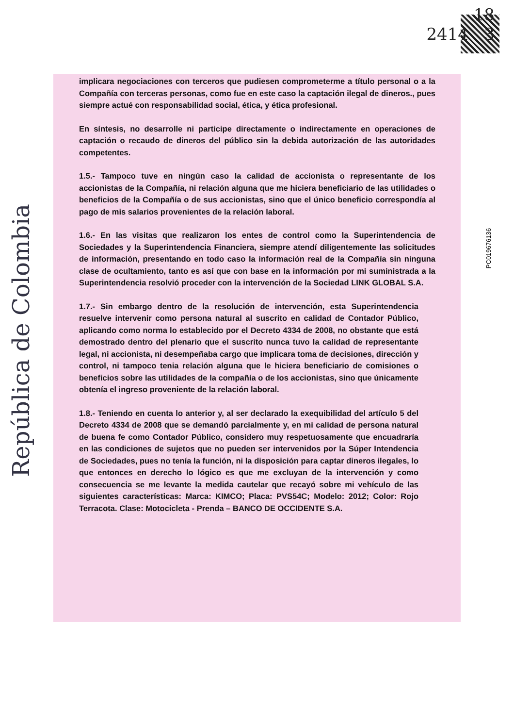República de Colombia
18
2414 3
PC019676136
implicara negociaciones con terceros que pudiesen comprometerme a título personal o a la Compañía con terceras personas, como fue en este caso la captación ilegal de dineros., pues siempre actué con responsabilidad social, ética, y ética profesional.
En síntesis, no desarrolle ni participe directamente o indirectamente en operaciones de captación o recaudo de dineros del público sin la debida autorización de las autoridades competentes.
1.5.- Tampoco tuve en ningún caso la calidad de accionista o representante de los accionistas de la Compañía, ni relación alguna que me hiciera beneficiario de las utilidades o beneficios de la Compañía o de sus accionistas, sino que el único beneficio correspondía al pago de mis salarios provenientes de la relación laboral.
1.6.- En las visitas que realizaron los entes de control como la Superintendencia de Sociedades y la Superintendencia Financiera, siempre atendí diligentemente las solicitudes de información, presentando en todo caso la información real de la Compañía sin ninguna clase de ocultamiento, tanto es así que con base en la información por mi suministrada a la Superintendencia resolvió proceder con la intervención de la Sociedad LINK GLOBAL S.A.
1.7.- Sin embargo dentro de la resolución de intervención, esta Superintendencia resuelve intervenir como persona natural al suscrito en calidad de Contador Público, aplicando como norma lo establecido por el Decreto 4334 de 2008, no obstante que está demostrado dentro del plenario que el suscrito nunca tuvo la calidad de representante legal, ni accionista, ni desempeñaba cargo que implicara toma de decisiones, dirección y control, ni tampoco tenia relación alguna que le hiciera beneficiario de comisiones o beneficios sobre las utilidades de la compañía o de los accionistas, sino que únicamente obtenía el ingreso proveniente de la relación laboral.
1.8.- Teniendo en cuenta lo anterior y, al ser declarado la exequibilidad del artículo 5 del Decreto 4334 de 2008 que se demandó parcialmente y, en mi calidad de persona natural de buena fe como Contador Público, considero muy respetuosamente que encuadraría en las condiciones de sujetos que no pueden ser intervenidos por la Súper Intendencia de Sociedades, pues no tenía la función, ni la disposición para captar dineros ilegales, lo que entonces en derecho lo lógico es que me excluyan de la intervención y como consecuencia se me levante la medida cautelar que recayó sobre mi vehículo de las siguientes características: Marca: KIMCO; Placa: PVS54C; Modelo: 2012; Color: Rojo Terracota. Clase: Motocicleta - Prenda – BANCO DE OCCIDENTE S.A.